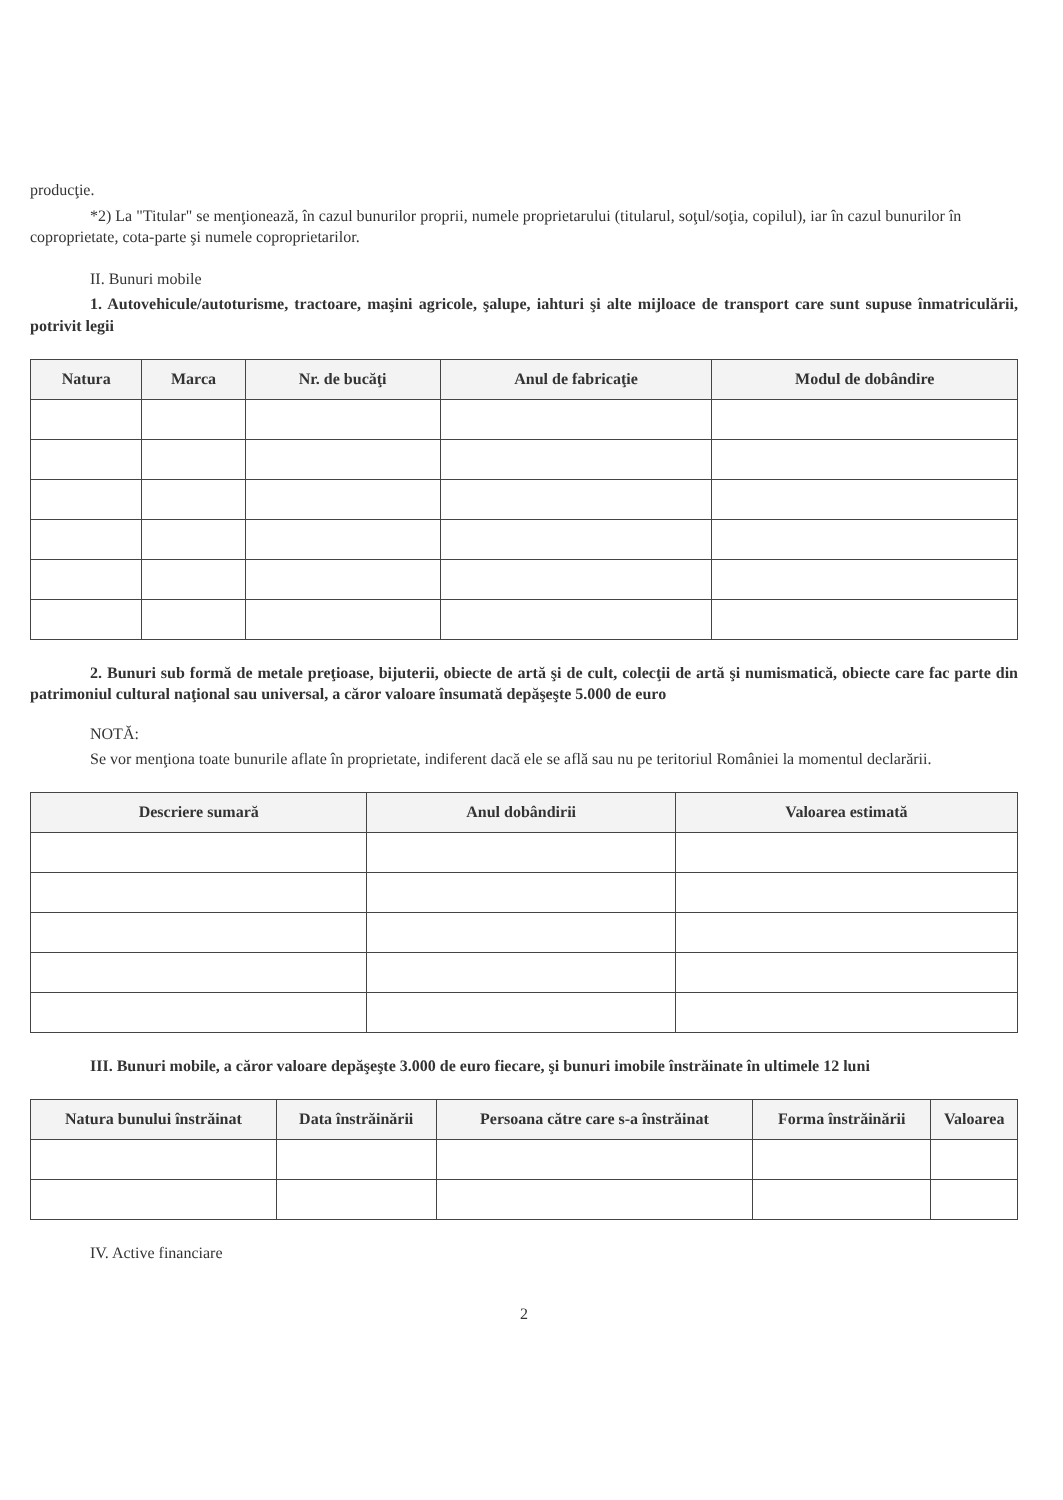producţie.
*2) La "Titular" se menţionează, în cazul bunurilor proprii, numele proprietarului (titularul, soţul/soţia, copilul), iar în cazul bunurilor în coproprietate, cota-parte şi numele coproprietarilor.
II. Bunuri mobile
1. Autovehicule/autoturisme, tractoare, maşini agricole, şalupe, iahturi şi alte mijloace de transport care sunt supuse înmatriculării, potrivit legii
| Natura | Marca | Nr. de bucăţi | Anul de fabricaţie | Modul de dobândire |
| --- | --- | --- | --- | --- |
2. Bunuri sub formă de metale preţioase, bijuterii, obiecte de artă şi de cult, colecţii de artă şi numismatică, obiecte care fac parte din patrimoniul cultural naţional sau universal, a căror valoare însumată depăşeşte 5.000 de euro
NOTĂ:
Se vor menţiona toate bunurile aflate în proprietate, indiferent dacă ele se află sau nu pe teritoriul României la momentul declarării.
| Descriere sumară | Anul dobândirii | Valoarea estimată |
| --- | --- | --- |
III. Bunuri mobile, a căror valoare depăşeşte 3.000 de euro fiecare, şi bunuri imobile înstrăinate în ultimele 12 luni
| Natura bunului înstrăinat | Data înstrăinării | Persoana către care s-a înstrăinat | Forma înstrăinării | Valoarea |
| --- | --- | --- | --- | --- |
IV. Active financiare
2